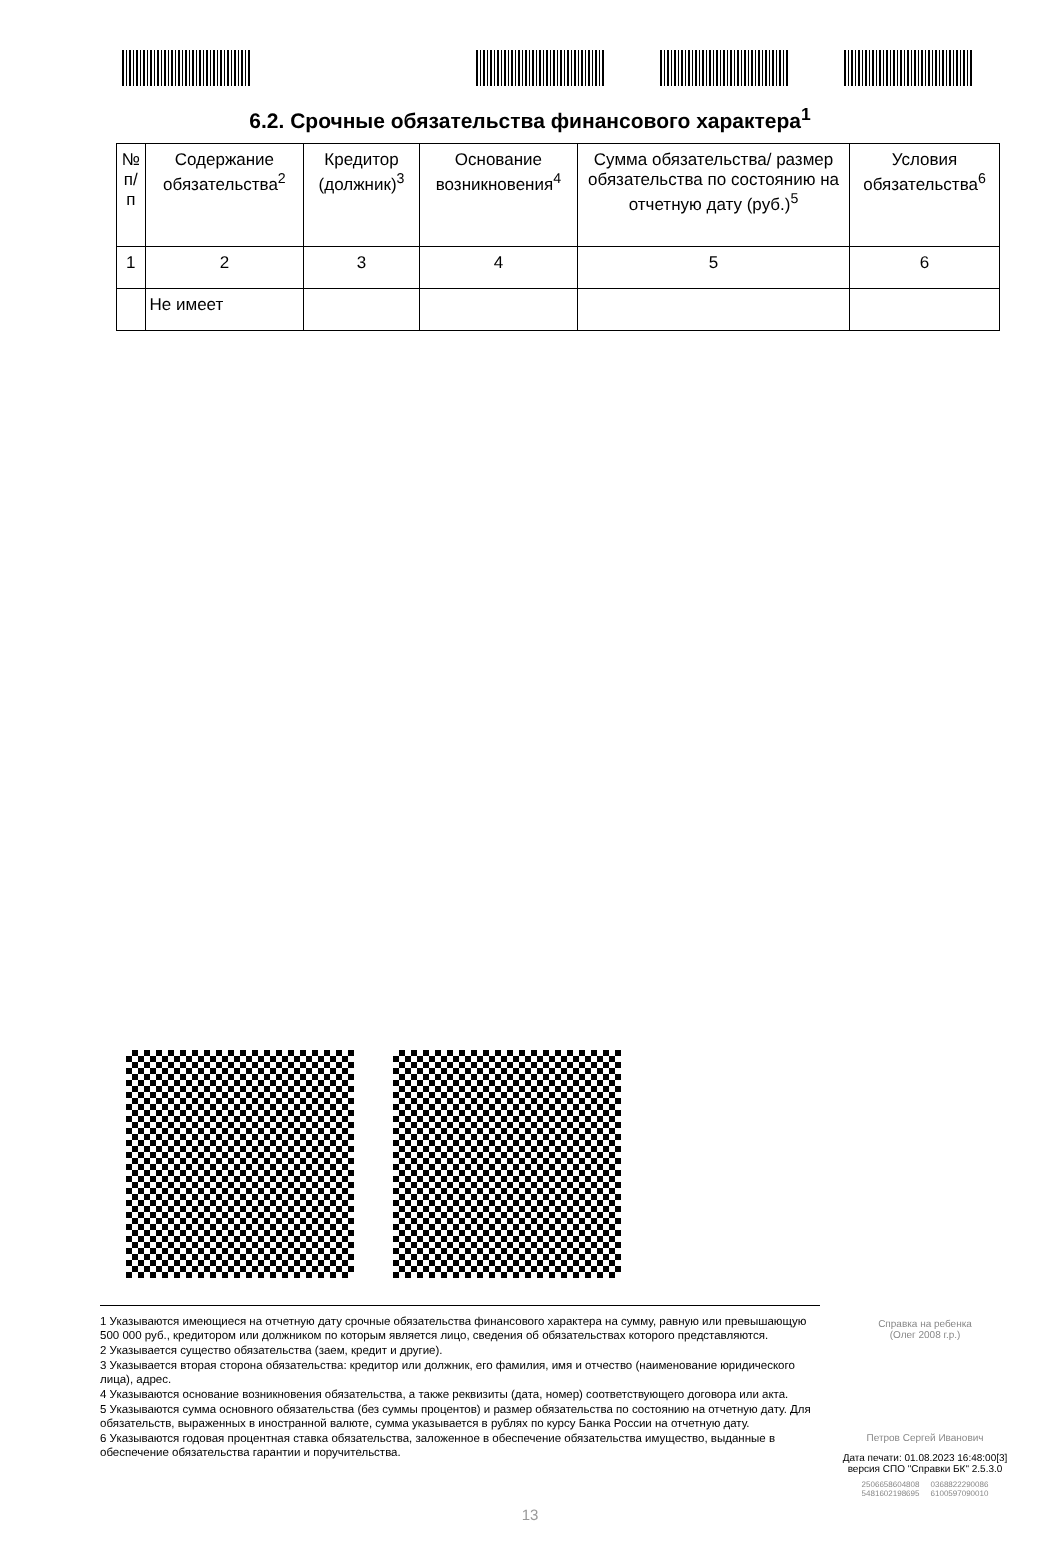6.2. Срочные обязательства финансового характера<sup>1</sup>
| № п/п | Содержание обязательства<sup>2</sup> | Кредитор (должник)<sup>3</sup> | Основание возникновения<sup>4</sup> | Сумма обязательства/ размер обязательства по состоянию на отчетную дату (руб.)<sup>5</sup> | Условия обязательства<sup>6</sup> |
| --- | --- | --- | --- | --- | --- |
| 1 | 2 | 3 | 4 | 5 | 6 |
| | Не имеет | | | | |
1 Указываются имеющиеся на отчетную дату срочные обязательства финансового характера на сумму, равную или превышающую 500 000 руб., кредитором или должником по которым является лицо, сведения об обязательствах которого представляются.
2 Указывается существо обязательства (заем, кредит и другие).
3 Указывается вторая сторона обязательства: кредитор или должник, его фамилия, имя и отчество (наименование юридического лица), адрес.
4 Указываются основание возникновения обязательства, а также реквизиты (дата, номер) соответствующего договора или акта.
5 Указываются сумма основного обязательства (без суммы процентов) и размер обязательства по состоянию на отчетную дату. Для обязательств, выраженных в иностранной валюте, сумма указывается в рублях по курсу Банка России на отчетную дату.
6 Указываются годовая процентная ставка обязательства, заложенное в обеспечение обязательства имущество, выданные в обеспечение обязательства гарантии и поручительства.
Справка на ребенка
(Олег 2008 г.р.)
Петров Сергей Иванович
Дата печати: 01.08.2023 16:48:00[3]
версия СПО "Справки БК" 2.5.3.0
2506658604808 0368822290086
5481602198695 6100597090010
13